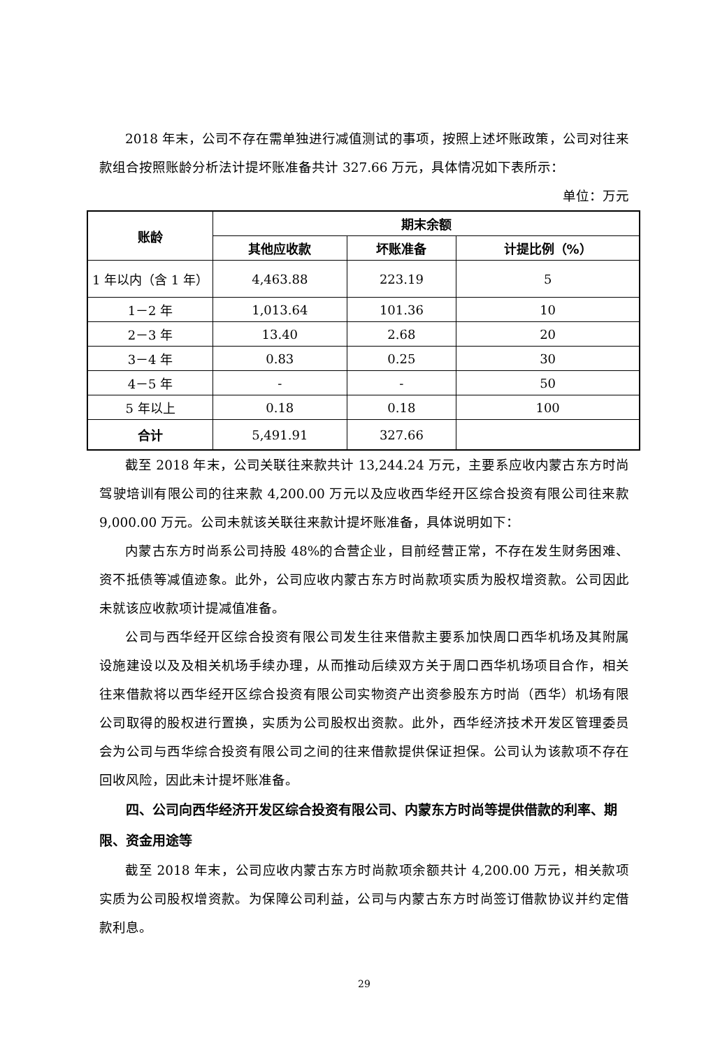2018 年末，公司不存在需单独进行减值测试的事项，按照上述坏账政策，公司对往来款组合按照账龄分析法计提坏账准备共计 327.66 万元，具体情况如下表所示：
单位：万元
| 账龄 | 期末余额 | | |
| --- | --- | --- | --- |
| | 其他应收款 | 坏账准备 | 计提比例（%） |
| 1 年以内（含 1 年） | 4,463.88 | 223.19 | 5 |
| 1－2 年 | 1,013.64 | 101.36 | 10 |
| 2－3 年 | 13.40 | 2.68 | 20 |
| 3－4 年 | 0.83 | 0.25 | 30 |
| 4－5 年 | - | - | 50 |
| 5 年以上 | 0.18 | 0.18 | 100 |
| 合计 | 5,491.91 | 327.66 | |
截至 2018 年末，公司关联往来款共计 13,244.24 万元，主要系应收内蒙古东方时尚驾驶培训有限公司的往来款 4,200.00 万元以及应收西华经开区综合投资有限公司往来款 9,000.00 万元。公司未就该关联往来款计提坏账准备，具体说明如下：
内蒙古东方时尚系公司持股 48%的合营企业，目前经营正常，不存在发生财务困难、资不抵债等减值迹象。此外，公司应收内蒙古东方时尚款项实质为股权增资款。公司因此未就该应收款项计提减值准备。
公司与西华经开区综合投资有限公司发生往来借款主要系加快周口西华机场及其附属设施建设以及及相关机场手续办理，从而推动后续双方关于周口西华机场项目合作，相关往来借款将以西华经开区综合投资有限公司实物资产出资参股东方时尚（西华）机场有限公司取得的股权进行置换，实质为公司股权出资款。此外，西华经济技术开发区管理委员会为公司与西华综合投资有限公司之间的往来借款提供保证担保。公司认为该款项不存在回收风险，因此未计提坏账准备。
四、公司向西华经济开发区综合投资有限公司、内蒙东方时尚等提供借款的利率、期限、资金用途等
截至 2018 年末，公司应收内蒙古东方时尚款项余额共计 4,200.00 万元，相关款项实质为公司股权增资款。为保障公司利益，公司与内蒙古东方时尚签订借款协议并约定借款利息。
29